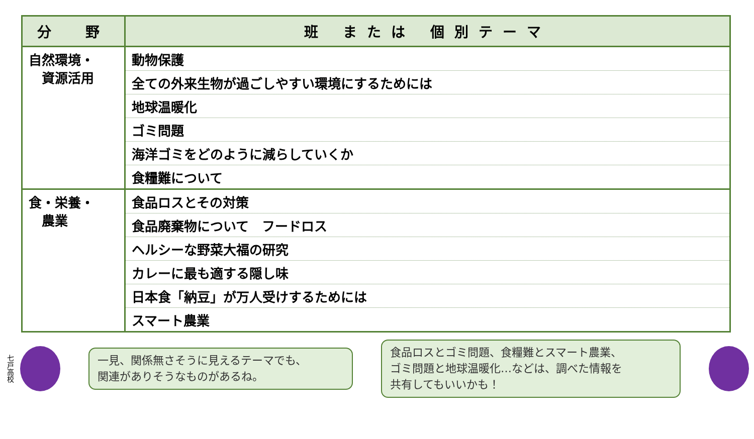| 分 野 | 班 または 個別テーマ |
| --- | --- |
| 自然環境・ 資源活用 | 動物保護 |
| | 全ての外来生物が過ごしやすい環境にするためには |
| | 地球温暖化 |
| | ゴミ問題 |
| | 海洋ゴミをどのように減らしていくか |
| | 食糧難について |
| 食・栄養・ 農業 | 食品ロスとその対策 |
| | 食品廃棄物について フードロス |
| | ヘルシーな野菜大福の研究 |
| | カレーに最も適する隠し味 |
| | 日本食「納豆」が万人受けするためには |
| | スマート農業 |
七戸高校
一見、関係無さそうに見えるテーマでも、
関連がありそうなものがあるね。
食品ロスとゴミ問題、食糧難とスマート農業、
ゴミ問題と地球温暖化…などは、調べた情報を
共有してもいいかも！